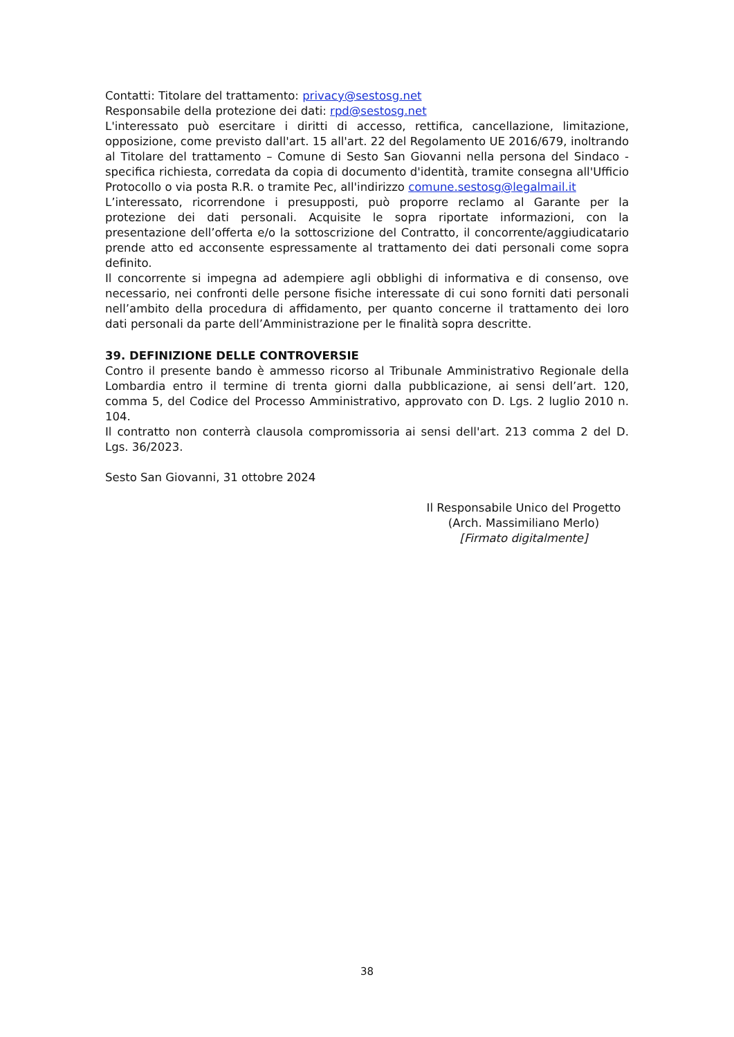Contatti: Titolare del trattamento: privacy@sestosg.net
Responsabile della protezione dei dati: rpd@sestosg.net
L'interessato può esercitare i diritti di accesso, rettifica, cancellazione, limitazione, opposizione, come previsto dall'art. 15 all'art. 22 del Regolamento UE 2016/679, inoltrando al Titolare del trattamento – Comune di Sesto San Giovanni nella persona del Sindaco - specifica richiesta, corredata da copia di documento d'identità, tramite consegna all'Ufficio Protocollo o via posta R.R. o tramite Pec, all'indirizzo comune.sestosg@legalmail.it
L’interessato, ricorrendone i presupposti, può proporre reclamo al Garante per la protezione dei dati personali. Acquisite le sopra riportate informazioni, con la presentazione dell’offerta e/o la sottoscrizione del Contratto, il concorrente/aggiudicatario prende atto ed acconsente espressamente al trattamento dei dati personali come sopra definito.
Il concorrente si impegna ad adempiere agli obblighi di informativa e di consenso, ove necessario, nei confronti delle persone fisiche interessate di cui sono forniti dati personali nell’ambito della procedura di affidamento, per quanto concerne il trattamento dei loro dati personali da parte dell’Amministrazione per le finalità sopra descritte.
39. DEFINIZIONE DELLE CONTROVERSIE
Contro il presente bando è ammesso ricorso al Tribunale Amministrativo Regionale della Lombardia entro il termine di trenta giorni dalla pubblicazione, ai sensi dell’art. 120, comma 5, del Codice del Processo Amministrativo, approvato con D. Lgs. 2 luglio 2010 n. 104.
Il contratto non conterrà clausola compromissoria ai sensi dell'art. 213 comma 2 del D. Lgs. 36/2023.
Sesto San Giovanni, 31 ottobre 2024
Il Responsabile Unico del Progetto
(Arch. Massimiliano Merlo)
[Firmato digitalmente]
38